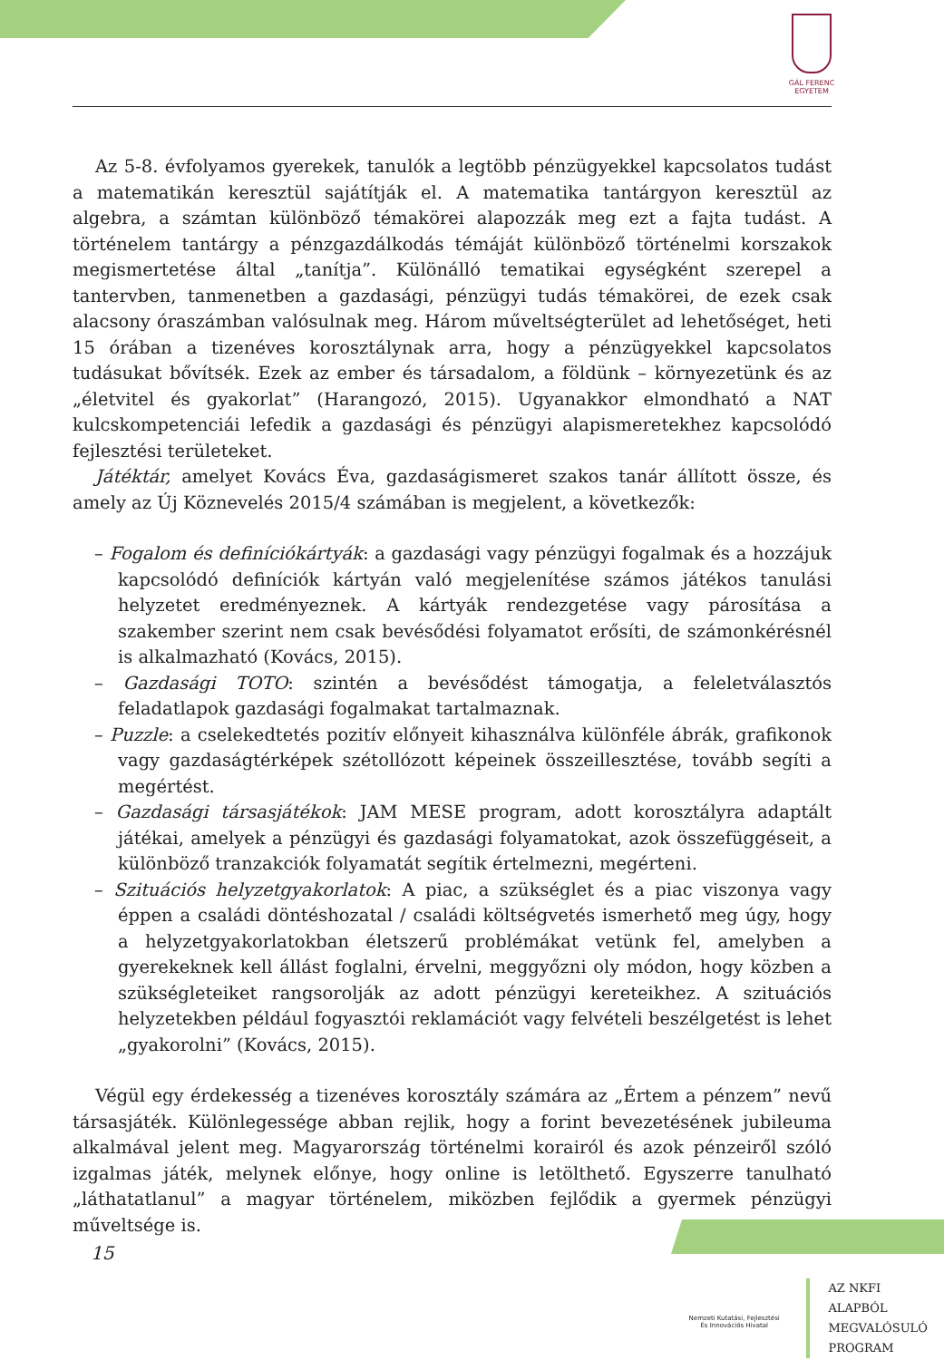GÁL FERENC
EGYETEM
Az 5-8. évfolyamos gyerekek, tanulók a legtöbb pénzügyekkel kapcsolatos tudást a matematikán keresztül sajátítják el. A matematika tantárgyon keresztül az algebra, a számtan különböző témakörei alapozzák meg ezt a fajta tudást. A történelem tantárgy a pénzgazdálkodás témáját különböző történelmi korszakok megismertetése által „tanítja”. Különálló tematikai egységként szerepel a tantervben, tanmenetben a gazdasági, pénzügyi tudás témakörei, de ezek csak alacsony óraszámban valósulnak meg. Három műveltségterület ad lehetőséget, heti 15 órában a tizenéves korosztálynak arra, hogy a pénzügyekkel kapcsolatos tudásukat bővítsék. Ezek az ember és társadalom, a földünk – környezetünk és az „életvitel és gyakorlat” (Harangozó, 2015). Ugyanakkor elmondható a NAT kulcskompetenciái lefedik a gazdasági és pénzügyi alapismeretekhez kapcsolódó fejlesztési területeket.
Játéktár, amelyet Kovács Éva, gazdaságismeret szakos tanár állított össze, és amely az Új Köznevelés 2015/4 számában is megjelent, a következők:
– Fogalom és definíciókártyák: a gazdasági vagy pénzügyi fogalmak és a hozzájuk kapcsolódó definíciók kártyán való megjelenítése számos játékos tanulási helyzetet eredményeznek. A kártyák rendezgetése vagy párosítása a szakember szerint nem csak bevésődési folyamatot erősíti, de számonkérésnél is alkalmazható (Kovács, 2015).
– Gazdasági TOTO: szintén a bevésődést támogatja, a feleletválasztós feladatlapok gazdasági fogalmakat tartalmaznak.
– Puzzle: a cselekedtetés pozitív előnyeit kihasználva különféle ábrák, grafikonok vagy gazdaságtérképek szétollózott képeinek összeillesztése, tovább segíti a megértést.
– Gazdasági társasjátékok: JAM MESE program, adott korosztályra adaptált játékai, amelyek a pénzügyi és gazdasági folyamatokat, azok összefüggéseit, a különböző tranzakciók folyamatát segítik értelmezni, megérteni.
– Szituációs helyzetgyakorlatok: A piac, a szükséglet és a piac viszonya vagy éppen a családi döntéshozatal / családi költségvetés ismerhető meg úgy, hogy a helyzetgyakorlatokban életszerű problémákat vetünk fel, amelyben a gyerekeknek kell állást foglalni, érvelni, meggyőzni oly módon, hogy közben a szükségleteiket rangsorolják az adott pénzügyi kereteikhez. A szituációs helyzetekben például fogyasztói reklamációt vagy felvételi beszélgetést is lehet „gyakorolni” (Kovács, 2015).
Végül egy érdekesség a tizenéves korosztály számára az „Értem a pénzem” nevű társasjáték. Különlegessége abban rejlik, hogy a forint bevezetésének jubileuma alkalmával jelent meg. Magyarország történelmi korairól és azok pénzeiről szóló izgalmas játék, melynek előnye, hogy online is letölthető. Egyszerre tanulható „láthatatlanul” a magyar történelem, miközben fejlődik a gyermek pénzügyi műveltsége is.
15
Nemzeti Kutatási, Fejlesztési
És Innovációs Hivatal
AZ NKFI ALAPBÓL
MEGVALÓSULÓ
PROGRAM